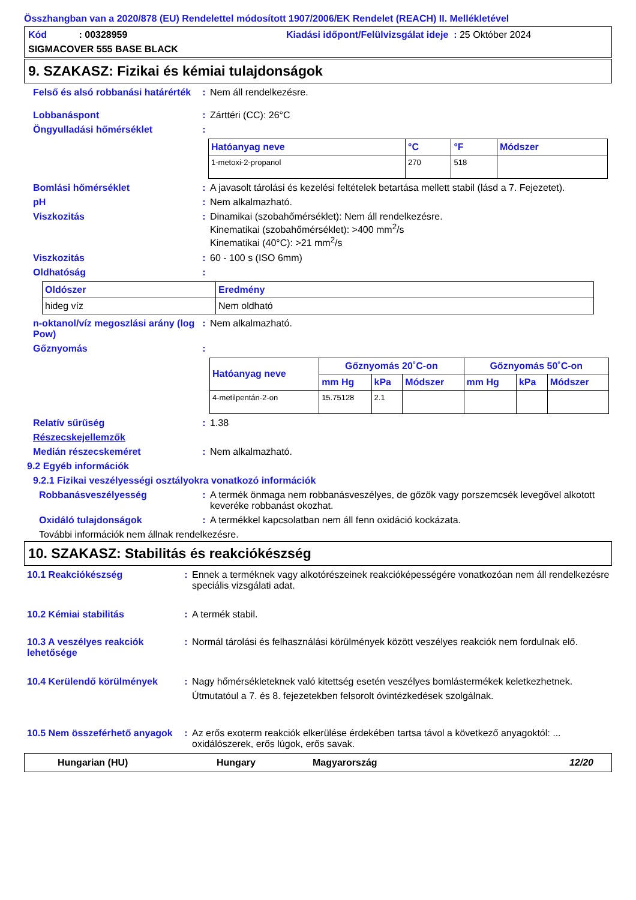Összhangban van a 2020/878 (EU) Rendelettel módosított 1907/2006/EK Rendelet (REACH) II. Mellékletével
Kód : 00328959 Kiadási időpont/Felülvizsgálat ideje : 25 Október 2024
SIGMACOVER 555 BASE BLACK
9. SZAKASZ: Fizikai és kémiai tulajdonságok
Felső és alsó robbanási határérték
: Nem áll rendelkezésre.
Lobbanáspont : Zárttéri (CC): 26°C
Öngyulladási hőmérséklet :
| Hatóanyag neve | °C | °F | Módszer |
| --- | --- | --- | --- |
| 1-metoxi-2-propanol | 270 | 518 | |
Bomlási hőmérséklet : A javasolt tárolási és kezelési feltételek betartása mellett stabil (lásd a 7. Fejezetet).
pH : Nem alkalmazható.
Viszkozitás : Dinamikai (szobahőmérséklet): Nem áll rendelkezésre.
Kinematikai (szobahőmérséklet): >400 mm<sup>2</sup>/s
Kinematikai (40°C): >21 mm<sup>2</sup>/s
Viszkozitás : 60 - 100 s (ISO 6mm)
Oldhatóság :
| Oldószer | Eredmény |
| --- | --- |
| hideg víz | Nem oldható |
n-oktanol/víz megoszlási arány (log Pow)
: Nem alkalmazható.
Gőznyomás :
| Hatóanyag neve | Gőznyomás 20˚C-on | | | Gőznyomás 50˚C-on | | |
| --- | --- | --- | --- | --- | --- | --- |
| | mm Hg | kPa | Módszer | mm Hg | kPa | Módszer |
| 4-metilpentán-2-on | 15.75128 | 2.1 | | | | |
Relatív sűrűség : 1.38
Részecskejellemzők
Medián részecskeméret : Nem alkalmazható.
9.2 Egyéb információk
9.2.1 Fizikai veszélyességi osztályokra vonatkozó információk
Robbanásveszélyesség : A termék önmaga nem robbanásveszélyes, de gőzök vagy porszemcsék levegővel alkotott keveréke robbanást okozhat.
Oxidáló tulajdonságok : A termékkel kapcsolatban nem áll fenn oxidáció kockázata.
További információk nem állnak rendelkezésre.
10. SZAKASZ: Stabilitás és reakciókészség
10.1 Reakciókészség : Ennek a terméknek vagy alkotórészeinek reakcióképességére vonatkozóan nem áll rendelkezésre speciális vizsgálati adat.
10.2 Kémiai stabilitás : A termék stabil.
10.3 A veszélyes reakciók lehetősége
: Normál tárolási és felhasználási körülmények között veszélyes reakciók nem fordulnak elő.
10.4 Kerülendő körülmények : Nagy hőmérsékleteknek való kitettség esetén veszélyes bomlástermékek keletkezhetnek.
Útmutatóul a 7. és 8. fejezetekben felsorolt óvintézkedések szolgálnak.
10.5 Nem összeférhető anyagok
: Az erős exoterm reakciók elkerülése érdekében tartsa távol a következő anyagoktól: ... oxidálószerek, erős lúgok, erős savak.
Hungarian (HU) Hungary Magyarország 12/20